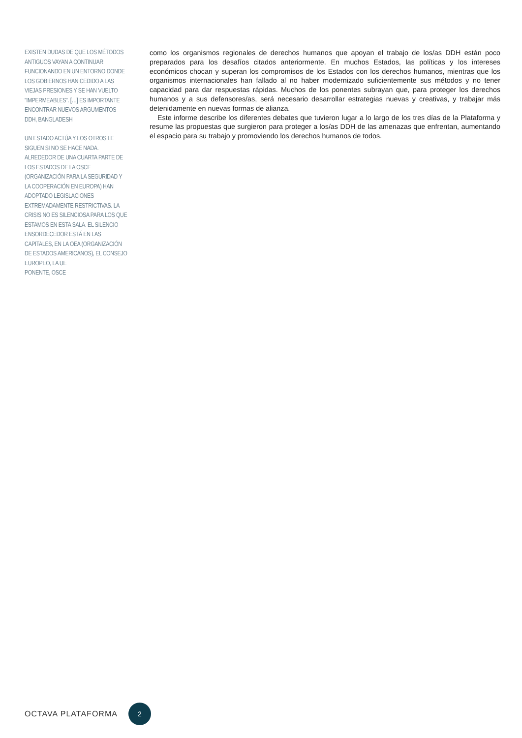EXISTEN DUDAS DE QUE LOS MÉTODOS ANTIGUOS VAYAN A CONTINUAR FUNCIONANDO EN UN ENTORNO DONDE LOS GOBIERNOS HAN CEDIDO A LAS VIEJAS PRESIONES Y SE HAN VUELTO "IMPERMEABLES". […] ES IMPORTANTE ENCONTRAR NUEVOS ARGUMENTOS
DDH, BANGLADESH
UN ESTADO ACTÚA Y LOS OTROS LE SIGUEN SI NO SE HACE NADA. ALREDEDOR DE UNA CUARTA PARTE DE LOS ESTADOS DE LA OSCE (ORGANIZACIÓN PARA LA SEGURIDAD Y LA COOPERACIÓN EN EUROPA) HAN ADOPTADO LEGISLACIONES EXTREMADAMENTE RESTRICTIVAS. LA CRISIS NO ES SILENCIOSA PARA LOS QUE ESTAMOS EN ESTA SALA. EL SILENCIO ENSORDECEDOR ESTÁ EN LAS CAPITALES, EN LA OEA (ORGANIZACIÓN DE ESTADOS AMERICANOS), EL CONSEJO EUROPEO, LA UE
PONENTE, OSCE
como los organismos regionales de derechos humanos que apoyan el trabajo de los/as DDH están poco preparados para los desafíos citados anteriormente. En muchos Estados, las políticas y los intereses económicos chocan y superan los compromisos de los Estados con los derechos humanos, mientras que los organismos internacionales han fallado al no haber modernizado suficientemente sus métodos y no tener capacidad para dar respuestas rápidas. Muchos de los ponentes subrayan que, para proteger los derechos humanos y a sus defensores/as, será necesario desarrollar estrategias nuevas y creativas, y trabajar más detenidamente en nuevas formas de alianza.
Este informe describe los diferentes debates que tuvieron lugar a lo largo de los tres días de la Plataforma y resume las propuestas que surgieron para proteger a los/as DDH de las amenazas que enfrentan, aumentando el espacio para su trabajo y promoviendo los derechos humanos de todos.
OCTAVA PLATAFORMA
2